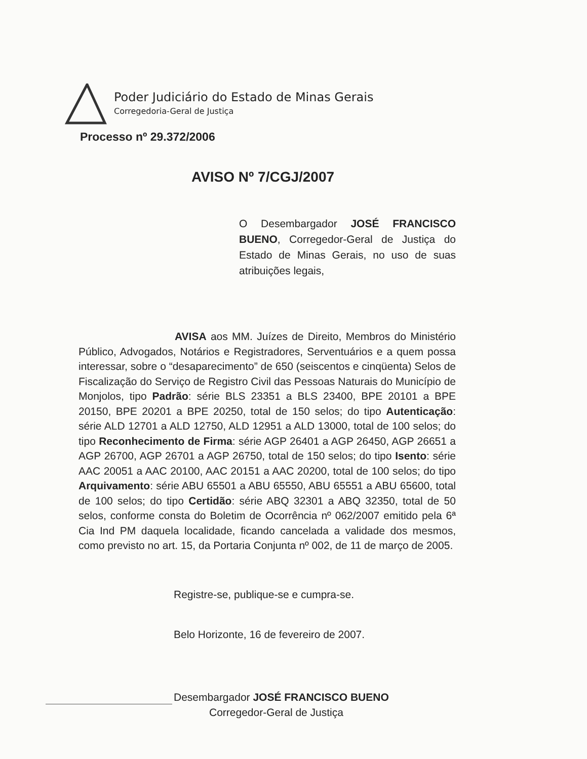Poder Judiciário do Estado de Minas Gerais
Corregedoria-Geral de Justiça
Processo nº 29.372/2006
AVISO Nº 7/CGJ/2007
O Desembargador JOSÉ FRANCISCO BUENO, Corregedor-Geral de Justiça do Estado de Minas Gerais, no uso de suas atribuições legais,
AVISA aos MM. Juízes de Direito, Membros do Ministério Público, Advogados, Notários e Registradores, Serventuários e a quem possa interessar, sobre o “desaparecimento” de 650 (seiscentos e cinqüenta) Selos de Fiscalização do Serviço de Registro Civil das Pessoas Naturais do Município de Monjolos, tipo Padrão: série BLS 23351 a BLS 23400, BPE 20101 a BPE 20150, BPE 20201 a BPE 20250, total de 150 selos; do tipo Autenticação: série ALD 12701 a ALD 12750, ALD 12951 a ALD 13000, total de 100 selos; do tipo Reconhecimento de Firma: série AGP 26401 a AGP 26450, AGP 26651 a AGP 26700, AGP 26701 a AGP 26750, total de 150 selos; do tipo Isento: série AAC 20051 a AAC 20100, AAC 20151 a AAC 20200, total de 100 selos; do tipo Arquivamento: série ABU 65501 a ABU 65550, ABU 65551 a ABU 65600, total de 100 selos; do tipo Certidão: série ABQ 32301 a ABQ 32350, total de 50 selos, conforme consta do Boletim de Ocorrência nº 062/2007 emitido pela 6ª Cia Ind PM daquela localidade, ficando cancelada a validade dos mesmos, como previsto no art. 15, da Portaria Conjunta nº 002, de 11 de março de 2005.
Registre-se, publique-se e cumpra-se.
Belo Horizonte, 16 de fevereiro de 2007.
Desembargador JOSÉ FRANCISCO BUENO
Corregedor-Geral de Justiça